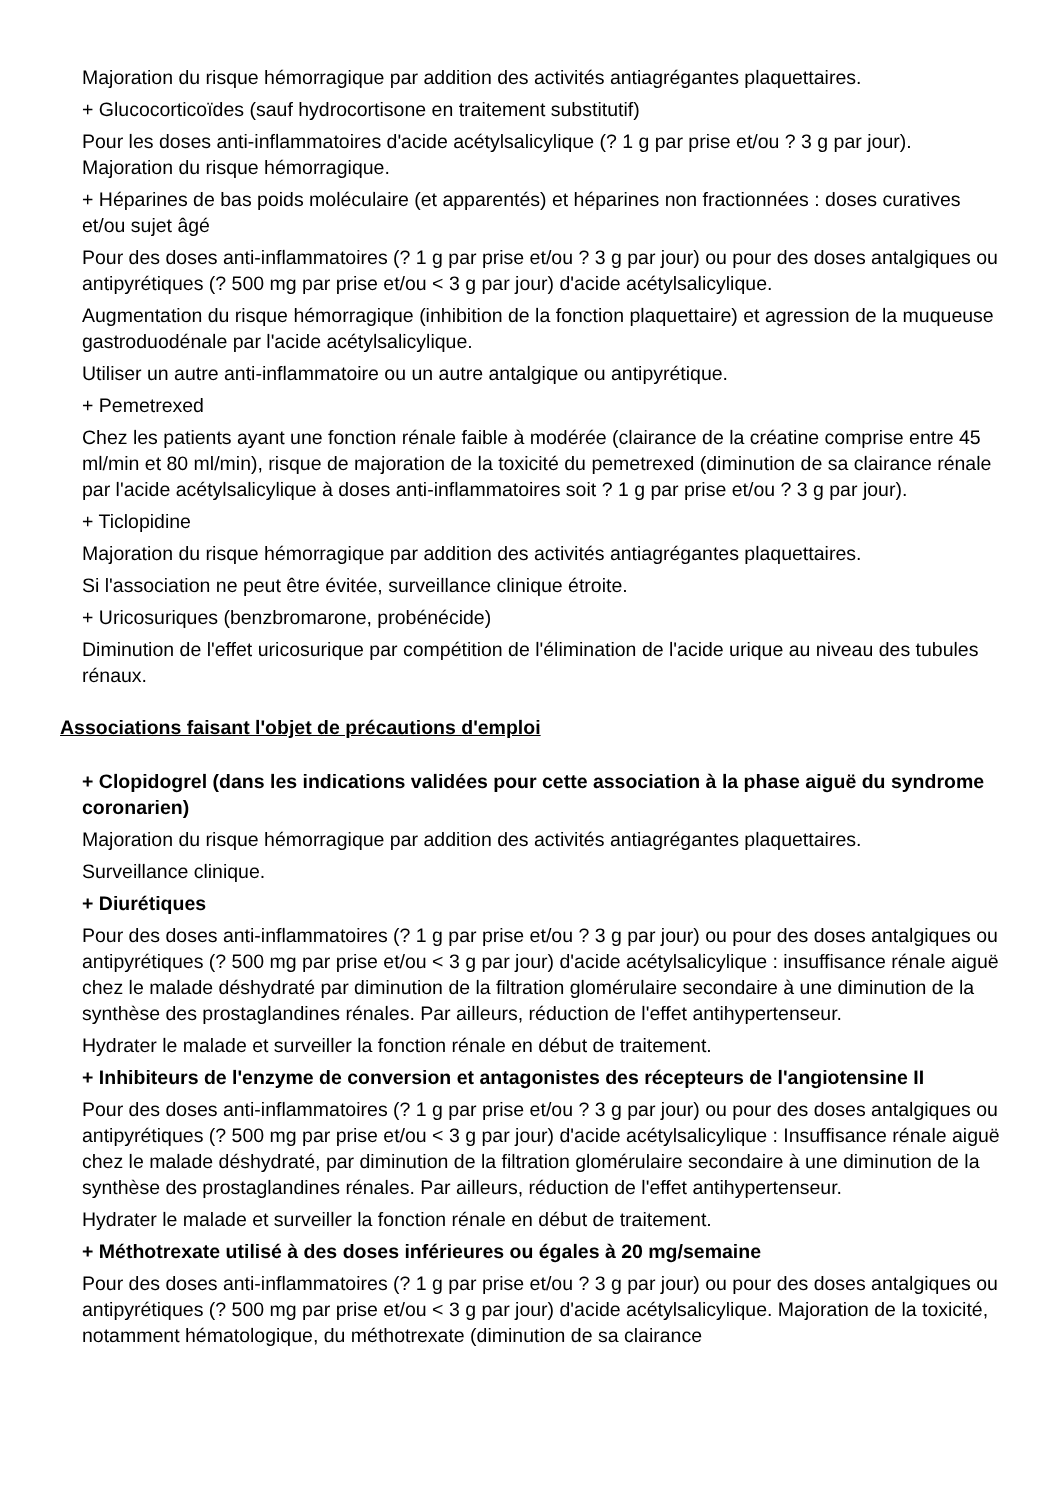Majoration du risque hémorragique par addition des activités antiagrégantes plaquettaires.
+ Glucocorticoïdes (sauf hydrocortisone en traitement substitutif)
Pour les doses anti-inflammatoires d'acide acétylsalicylique (? 1 g par prise et/ou ? 3 g par jour). Majoration du risque hémorragique.
+ Héparines de bas poids moléculaire (et apparentés) et héparines non fractionnées : doses curatives et/ou sujet âgé
Pour des doses anti-inflammatoires (? 1 g par prise et/ou ? 3 g par jour) ou pour des doses antalgiques ou antipyrétiques (? 500 mg par prise et/ou < 3 g par jour) d'acide acétylsalicylique.
Augmentation du risque hémorragique (inhibition de la fonction plaquettaire) et agression de la muqueuse gastroduodénale par l'acide acétylsalicylique.
Utiliser un autre anti-inflammatoire ou un autre antalgique ou antipyrétique.
+ Pemetrexed
Chez les patients ayant une fonction rénale faible à modérée (clairance de la créatine comprise entre 45 ml/min et 80 ml/min), risque de majoration de la toxicité du pemetrexed (diminution de sa clairance rénale par l'acide acétylsalicylique à doses anti-inflammatoires soit ? 1 g par prise et/ou ? 3 g par jour).
+ Ticlopidine
Majoration du risque hémorragique par addition des activités antiagrégantes plaquettaires.
Si l'association ne peut être évitée, surveillance clinique étroite.
+ Uricosuriques (benzbromarone, probénécide)
Diminution de l'effet uricosurique par compétition de l'élimination de l'acide urique au niveau des tubules rénaux.
Associations faisant l'objet de précautions d'emploi
+ Clopidogrel (dans les indications validées pour cette association à la phase aiguë du syndrome coronarien)
Majoration du risque hémorragique par addition des activités antiagrégantes plaquettaires.
Surveillance clinique.
+ Diurétiques
Pour des doses anti-inflammatoires (? 1 g par prise et/ou ? 3 g par jour) ou pour des doses antalgiques ou antipyrétiques (? 500 mg par prise et/ou < 3 g par jour) d'acide acétylsalicylique : insuffisance rénale aiguë chez le malade déshydraté par diminution de la filtration glomérulaire secondaire à une diminution de la synthèse des prostaglandines rénales. Par ailleurs, réduction de l'effet antihypertenseur.
Hydrater le malade et surveiller la fonction rénale en début de traitement.
+ Inhibiteurs de l'enzyme de conversion et antagonistes des récepteurs de l'angiotensine II
Pour des doses anti-inflammatoires (? 1 g par prise et/ou ? 3 g par jour) ou pour des doses antalgiques ou antipyrétiques (? 500 mg par prise et/ou < 3 g par jour) d'acide acétylsalicylique : Insuffisance rénale aiguë chez le malade déshydraté, par diminution de la filtration glomérulaire secondaire à une diminution de la synthèse des prostaglandines rénales. Par ailleurs, réduction de l'effet antihypertenseur.
Hydrater le malade et surveiller la fonction rénale en début de traitement.
+ Méthotrexate utilisé à des doses inférieures ou égales à 20 mg/semaine
Pour des doses anti-inflammatoires (? 1 g par prise et/ou ? 3 g par jour) ou pour des doses antalgiques ou antipyrétiques (? 500 mg par prise et/ou < 3 g par jour) d'acide acétylsalicylique. Majoration de la toxicité, notamment hématologique, du méthotrexate (diminution de sa clairance